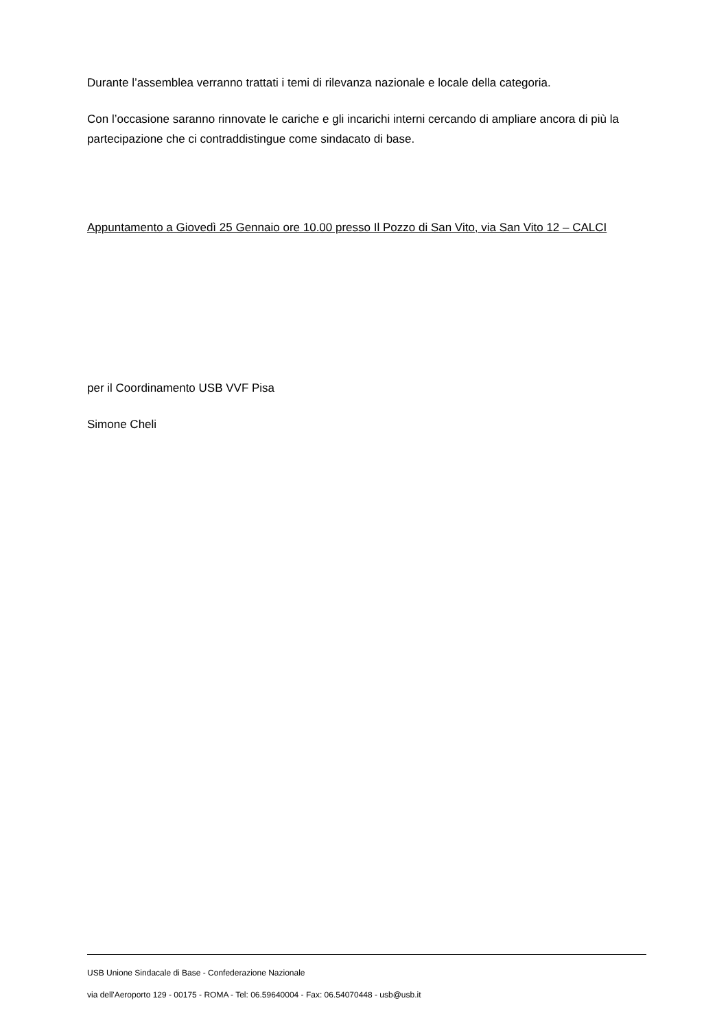Durante l’assemblea verranno trattati i temi di rilevanza nazionale e locale della categoria.
Con l’occasione saranno rinnovate le cariche e gli incarichi interni cercando di ampliare ancora di più la partecipazione che ci contraddistingue come sindacato di base.
Appuntamento a Giovedì 25 Gennaio ore 10.00 presso Il Pozzo di San Vito, via San Vito 12 – CALCI
per il Coordinamento USB VVF Pisa
Simone Cheli
USB Unione Sindacale di Base - Confederazione Nazionale
via dell'Aeroporto 129 - 00175 - ROMA - Tel: 06.59640004 - Fax: 06.54070448 - usb@usb.it